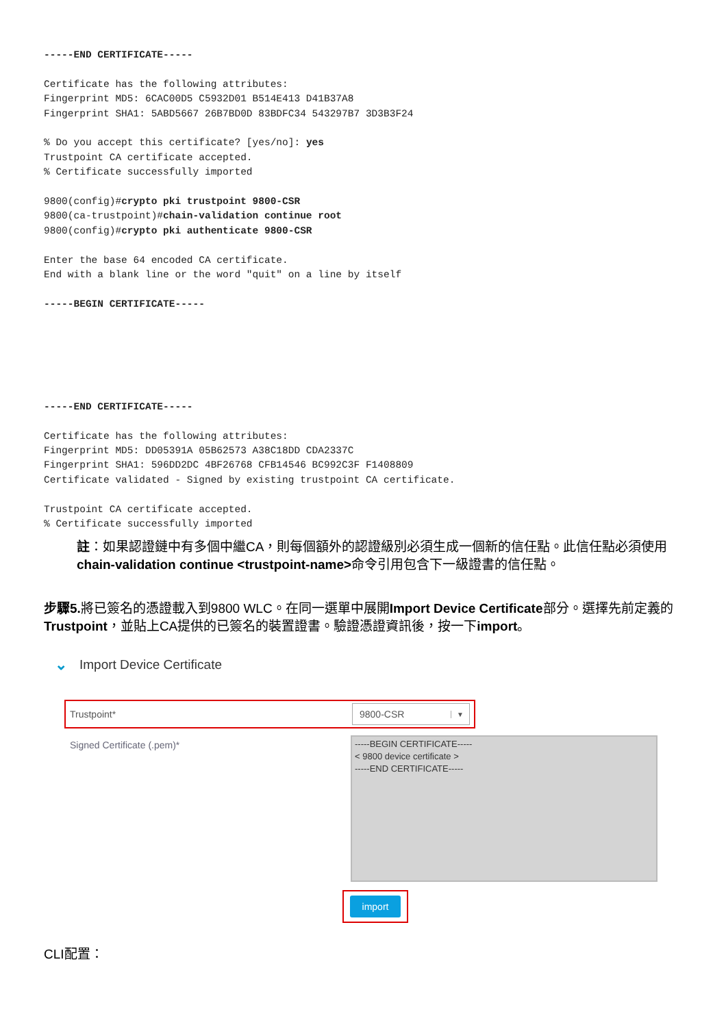-----END CERTIFICATE-----

Certificate has the following attributes:
Fingerprint MD5: 6CAC00D5 C5932D01 B514E413 D41B37A8
Fingerprint SHA1: 5ABD5667 26B7BD0D 83BDFC34 543297B7 3D3B3F24

% Do you accept this certificate? [yes/no]: yes
Trustpoint CA certificate accepted.
% Certificate successfully imported

9800(config)#crypto pki trustpoint 9800-CSR
9800(ca-trustpoint)#chain-validation continue root
9800(config)#crypto pki authenticate 9800-CSR

Enter the base 64 encoded CA certificate.
End with a blank line or the word "quit" on a line by itself

-----BEGIN CERTIFICATE-----






-----END CERTIFICATE-----

Certificate has the following attributes:
Fingerprint MD5: DD05391A 05B62573 A38C18DD CDA2337C
Fingerprint SHA1: 596DD2DC 4BF26768 CFB14546 BC992C3F F1408809
Certificate validated - Signed by existing trustpoint CA certificate.

Trustpoint CA certificate accepted.
% Certificate successfully imported
註：如果認證鏈中有多個中繼CA，則每個額外的認證級別必須生成一個新的信任點。此信任點必須使用chain-validation continue <trustpoint-name>命令引用包含下一級證書的信任點。
步驟5. 將已簽名的憑證載入到9800 WLC。在同一選單中展開Import Device Certificate部分。選擇先前定義的Trustpoint，並貼上CA提供的已簽名的裝置證書。驗證憑證資訊後，按一下import。
⌄ Import Device Certificate
Trustpoint*
9800-CSR ▼
Signed Certificate (.pem)*
-----BEGIN CERTIFICATE-----
< 9800 device certificate >
-----END CERTIFICATE-----
import
CLI配置：